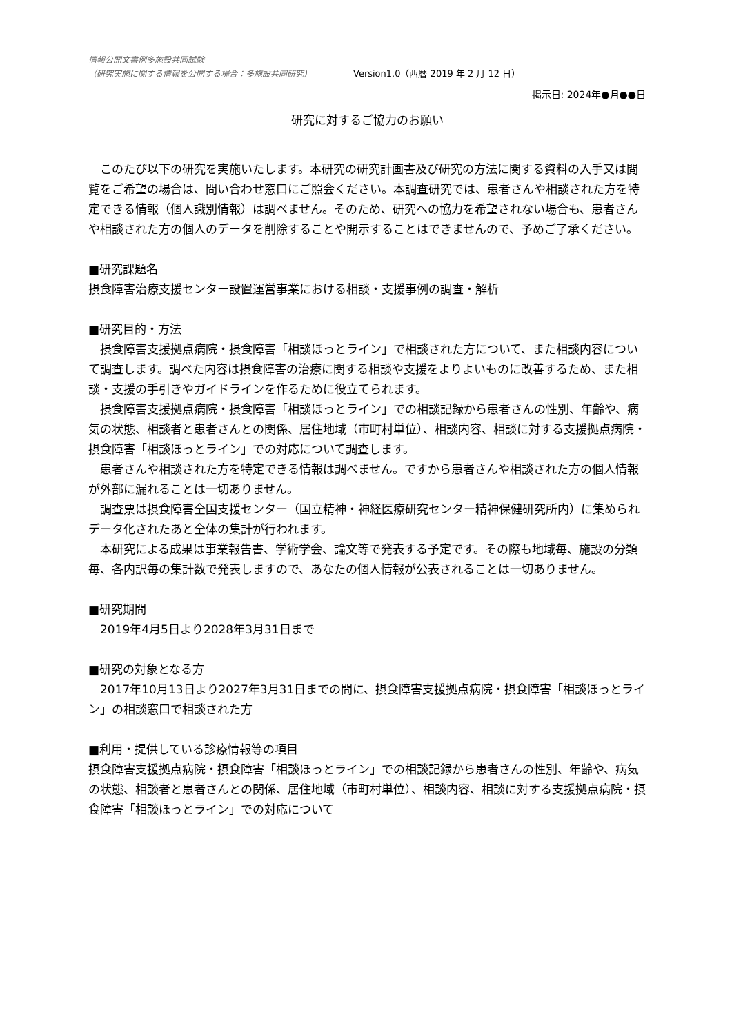情報公開文書例多施設共同試験
（研究実施に関する情報を公開する場合：多施設共同研究） Version1.0（西暦 2019 年 2 月 12 日）
掲示日: 2024年●月●●日
研究に対するご協力のお願い
このたび以下の研究を実施いたします。本研究の研究計画書及び研究の方法に関する資料の入手又は閲覧をご希望の場合は、問い合わせ窓口にご照会ください。本調査研究では、患者さんや相談された方を特定できる情報（個人識別情報）は調べません。そのため、研究への協力を希望されない場合も、患者さんや相談された方の個人のデータを削除することや開示することはできませんので、予めご了承ください。
■研究課題名
摂食障害治療支援センター設置運営事業における相談・支援事例の調査・解析
■研究目的・方法
摂食障害支援拠点病院・摂食障害「相談ほっとライン」で相談された方について、また相談内容について調査します。調べた内容は摂食障害の治療に関する相談や支援をよりよいものに改善するため、また相談・支援の手引きやガイドラインを作るために役立てられます。
摂食障害支援拠点病院・摂食障害「相談ほっとライン」での相談記録から患者さんの性別、年齢や、病気の状態、相談者と患者さんとの関係、居住地域（市町村単位）、相談内容、相談に対する支援拠点病院・摂食障害「相談ほっとライン」での対応について調査します。
患者さんや相談された方を特定できる情報は調べません。ですから患者さんや相談された方の個人情報が外部に漏れることは一切ありません。
調査票は摂食障害全国支援センター（国立精神・神経医療研究センター精神保健研究所内）に集められデータ化されたあと全体の集計が行われます。
本研究による成果は事業報告書、学術学会、論文等で発表する予定です。その際も地域毎、施設の分類毎、各内訳毎の集計数で発表しますので、あなたの個人情報が公表されることは一切ありません。
■研究期間
2019年4月5日より2028年3月31日まで
■研究の対象となる方
2017年10月13日より2027年3月31日までの間に、摂食障害支援拠点病院・摂食障害「相談ほっとライン」の相談窓口で相談された方
■利用・提供している診療情報等の項目
摂食障害支援拠点病院・摂食障害「相談ほっとライン」での相談記録から患者さんの性別、年齢や、病気の状態、相談者と患者さんとの関係、居住地域（市町村単位）、相談内容、相談に対する支援拠点病院・摂食障害「相談ほっとライン」での対応について